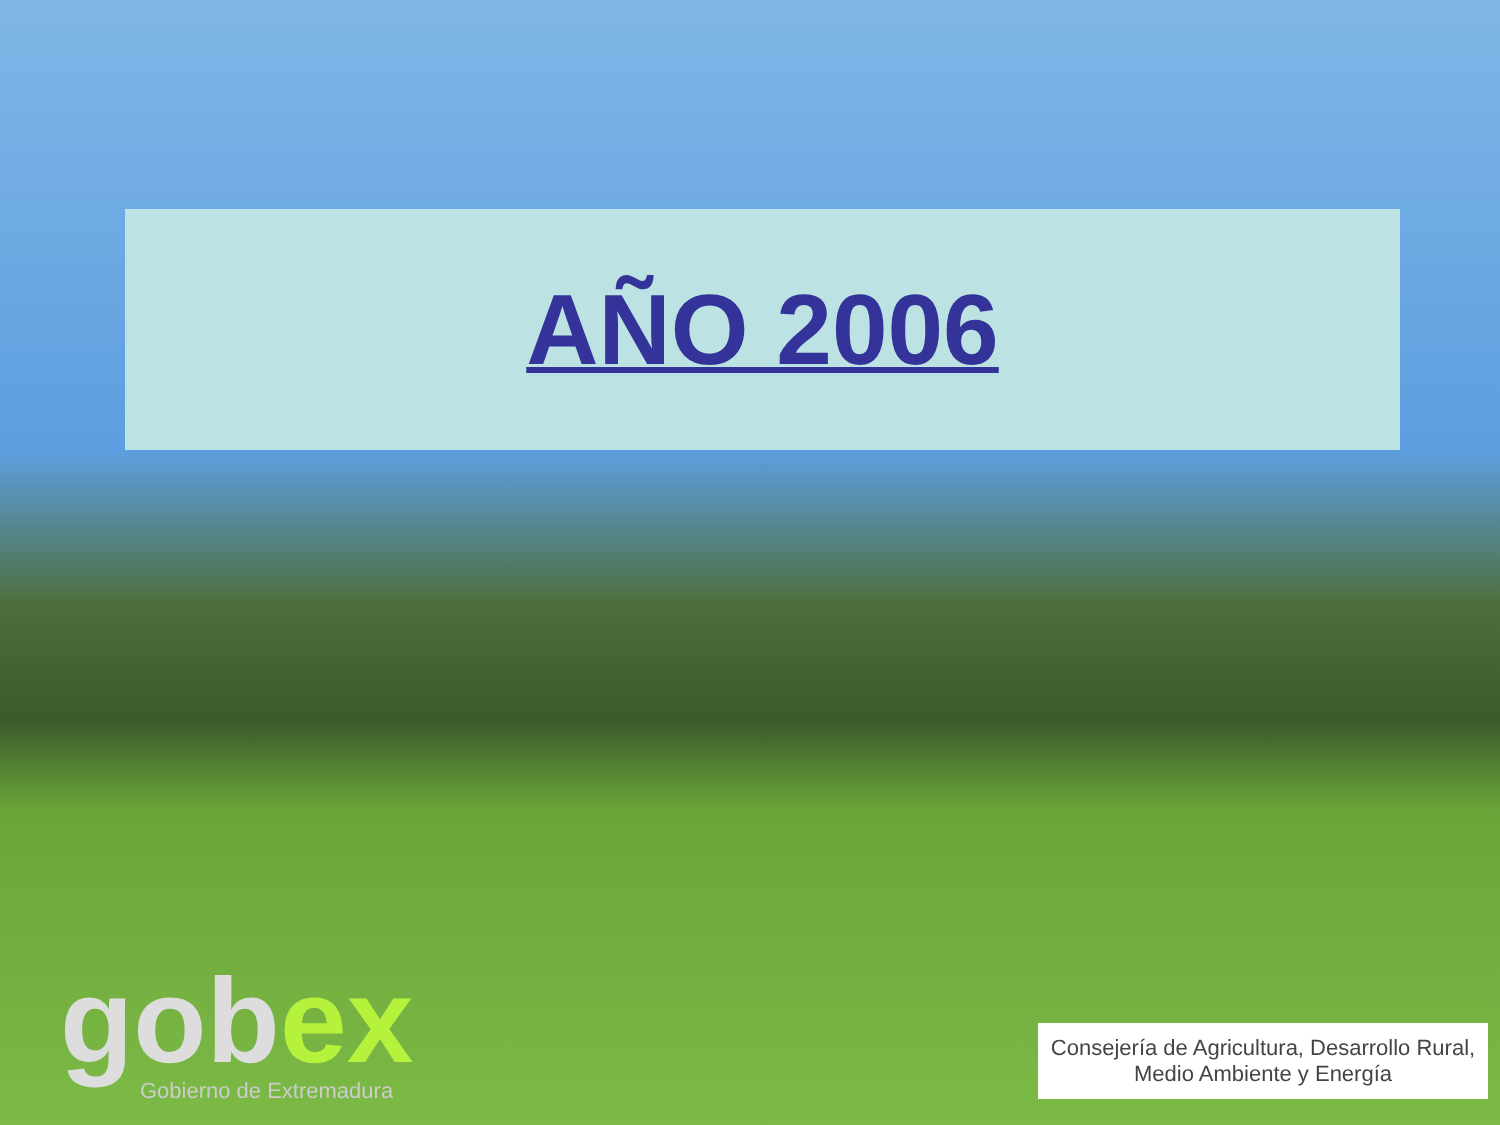AÑO 2006
gobex
Gobierno de Extremadura
Consejería de Agricultura, Desarrollo Rural,
Medio Ambiente y Energía